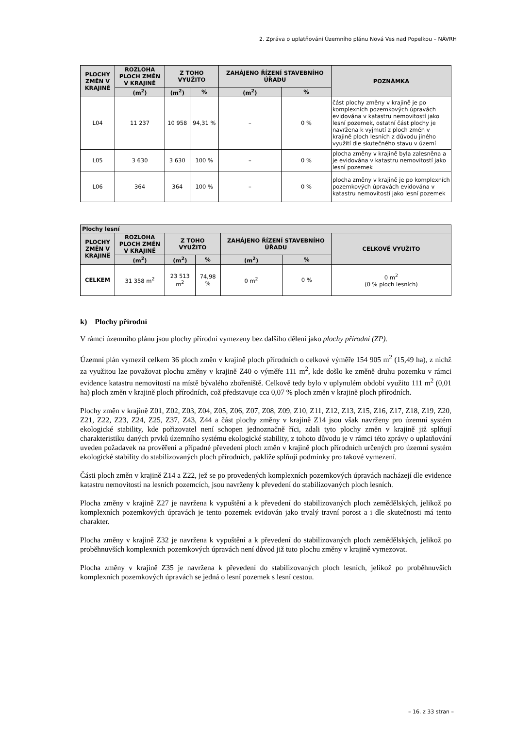2. Zpráva o uplatňování Územního plánu Nová Ves nad Popelkou – NÁVRH
| PLOCHY ZMĚN V KRAJINĚ | ROZLOHA PLOCH ZMĚN V KRAJINĚ | Z TOHO VYUŽITO | | ZAHÁJENO ŘÍZENÍ STAVEBNÍHO ÚŘADU | | POZNÁMKA |
| --- | --- | --- | --- | --- | --- | --- |
| | (m<sup>2</sup>) | (m<sup>2</sup>) | % | (m<sup>2</sup>) | % | |
| L04 | 11 237 | 10 958 | 94,31 % | – | 0 % | část plochy změny v krajině je po komplexních pozemkových úpravách evidována v katastru nemovitostí jako lesní pozemek, ostatní část plochy je navržena k vyjmutí z ploch změn v krajině ploch lesních z důvodu jiného využití dle skutečného stavu v území |
| L05 | 3 630 | 3 630 | 100 % | – | 0 % | plocha změny v krajině byla zalesněna a je evidována v katastru nemovitostí jako lesní pozemek |
| L06 | 364 | 364 | 100 % | – | 0 % | plocha změny v krajině je po komplexních pozemkových úpravách evidována v katastru nemovitostí jako lesní pozemek |
| Plochy lesní | | | | | | |
| --- | --- | --- | --- | --- | --- | --- |
| PLOCHY ZMĚN V KRAJINĚ | ROZLOHA PLOCH ZMĚN V KRAJINĚ | Z TOHO VYUŽITO | | ZAHÁJENO ŘÍZENÍ STAVEBNÍHO ÚŘADU | | CELKOVĚ VYUŽITO |
| | (m<sup>2</sup>) | (m<sup>2</sup>) | % | (m<sup>2</sup>) | % | |
| CELKEM | 31 358 m<sup>2</sup> | 23 513 m<sup>2</sup> | 74,98 % | 0 m<sup>2</sup> | 0 % | 0 m<sup>2</sup> (0 % ploch lesních) |
k) Plochy přírodní
V rámci územního plánu jsou plochy přírodní vymezeny bez dalšího dělení jako plochy přírodní (ZP).
Územní plán vymezil celkem 36 ploch změn v krajině ploch přírodních o celkové výměře 154 905 m<sup>2</sup> (15,49 ha), z nichž za využitou lze považovat plochu změny v krajině Z40 o výměře 111 m<sup>2</sup>, kde došlo ke změně druhu pozemku v rámci evidence katastru nemovitostí na místě bývalého zbořeniště. Celkově tedy bylo v uplynulém období využito 111 m<sup>2</sup> (0,01 ha) ploch změn v krajině ploch přírodních, což představuje cca 0,07 % ploch změn v krajině ploch přírodních.
Plochy změn v krajině Z01, Z02, Z03, Z04, Z05, Z06, Z07, Z08, Z09, Z10, Z11, Z12, Z13, Z15, Z16, Z17, Z18, Z19, Z20, Z21, Z22, Z23, Z24, Z25, Z37, Z43, Z44 a část plochy změny v krajině Z14 jsou však navrženy pro územní systém ekologické stability, kde pořizovatel není schopen jednoznačně říci, zdali tyto plochy změn v krajině již splňují charakteristiku daných prvků územního systému ekologické stability, z tohoto důvodu je v rámci této zprávy o uplatňování uveden požadavek na prověření a případné převedení ploch změn v krajině ploch přírodních určených pro územní systém ekologické stability do stabilizovaných ploch přírodních, pakliže splňují podmínky pro takové vymezení.
Části ploch změn v krajině Z14 a Z22, jež se po provedených komplexních pozemkových úpravách nacházejí dle evidence katastru nemovitostí na lesních pozemcích, jsou navrženy k převedení do stabilizovaných ploch lesních.
Plocha změny v krajině Z27 je navržena k vypuštění a k převedení do stabilizovaných ploch zemědělských, jelikož po komplexních pozemkových úpravách je tento pozemek evidován jako trvalý travní porost a i dle skutečnosti má tento charakter.
Plocha změny v krajině Z32 je navržena k vypuštění a k převedení do stabilizovaných ploch zemědělských, jelikož po proběhnuvších komplexních pozemkových úpravách není důvod již tuto plochu změny v krajině vymezovat.
Plocha změny v krajině Z35 je navržena k převedení do stabilizovaných ploch lesních, jelikož po proběhnuvších komplexních pozemkových úpravách se jedná o lesní pozemek s lesní cestou.
– 16. z 33 stran –